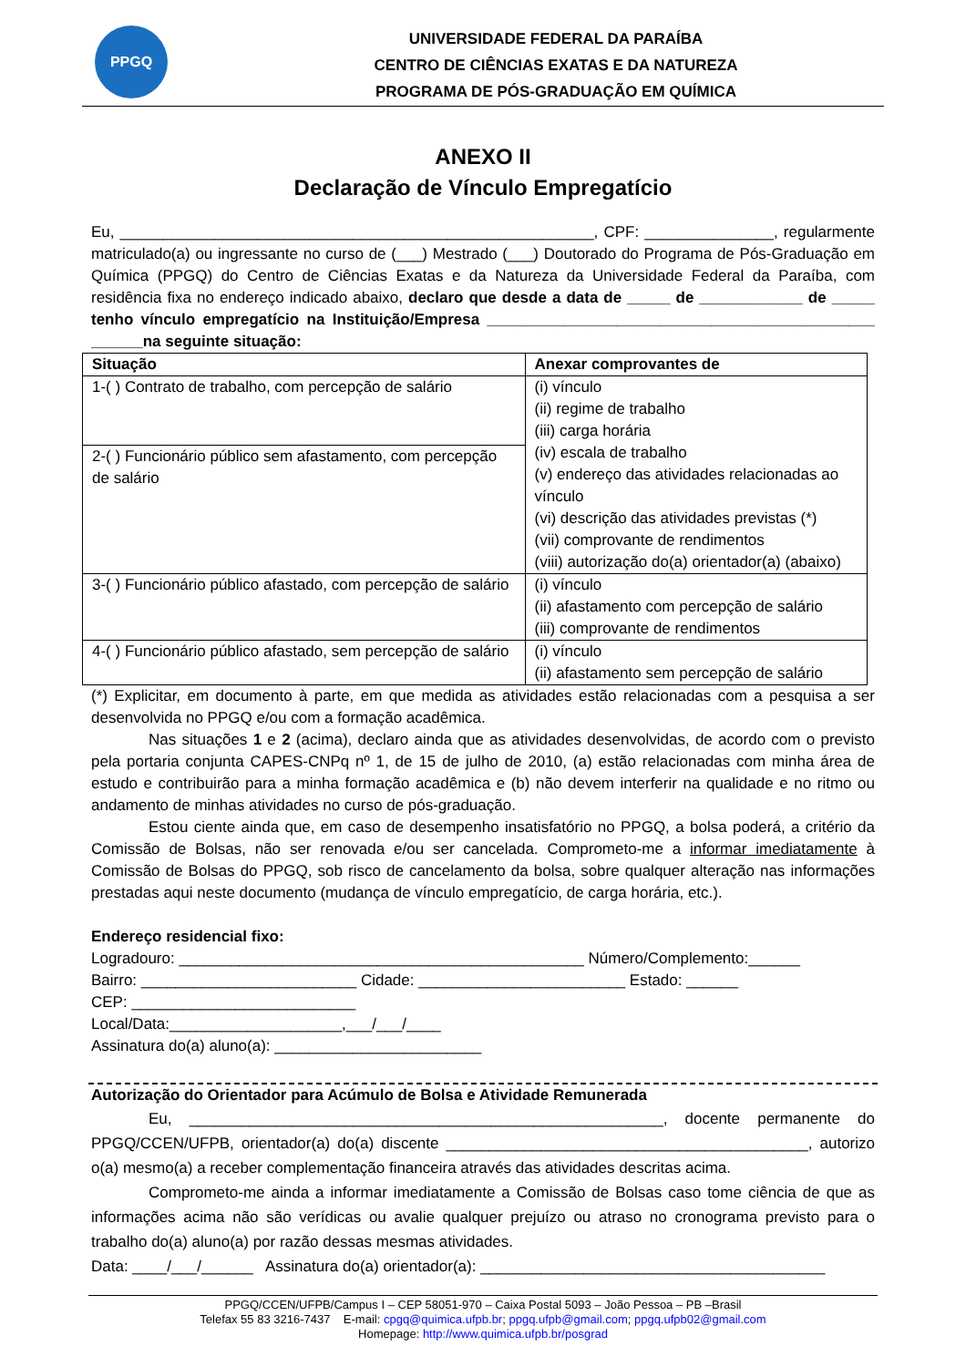PPGQ
UNIVERSIDADE FEDERAL DA PARAÍBA
CENTRO DE CIÊNCIAS EXATAS E DA NATUREZA
PROGRAMA DE PÓS-GRADUAÇÃO EM QUÍMICA
ANEXO II
Declaração de Vínculo Empregatício
Eu, _______________________________________________________, CPF: _______________, regularmente matriculado(a) ou ingressante no curso de (___) Mestrado (___) Doutorado do Programa de Pós-Graduação em Química (PPGQ) do Centro de Ciências Exatas e da Natureza da Universidade Federal da Paraíba, com residência fixa no endereço indicado abaixo, declaro que desde a data de _____ de ____________ de _____ tenho vínculo empregatício na Instituição/Empresa _____________________________________________ ______na seguinte situação:
| Situação | Anexar comprovantes de |
| --- | --- |
| 1-( ) Contrato de trabalho, com percepção de salário | (i) vínculo (ii) regime de trabalho (iii) carga horária (iv) escala de trabalho (v) endereço das atividades relacionadas ao vínculo (vi) descrição das atividades previstas (*) (vii) comprovante de rendimentos (viii) autorização do(a) orientador(a) (abaixo) |
| 2-( ) Funcionário público sem afastamento, com percepção de salário | |
| 3-( ) Funcionário público afastado, com percepção de salário | (i) vínculo (ii) afastamento com percepção de salário (iii) comprovante de rendimentos |
| 4-( ) Funcionário público afastado, sem percepção de salário | (i) vínculo (ii) afastamento sem percepção de salário |
(*) Explicitar, em documento à parte, em que medida as atividades estão relacionadas com a pesquisa a ser desenvolvida no PPGQ e/ou com a formação acadêmica.
Nas situações 1 e 2 (acima), declaro ainda que as atividades desenvolvidas, de acordo com o previsto pela portaria conjunta CAPES-CNPq nº 1, de 15 de julho de 2010, (a) estão relacionadas com minha área de estudo e contribuirão para a minha formação acadêmica e (b) não devem interferir na qualidade e no ritmo ou andamento de minhas atividades no curso de pós-graduação.
Estou ciente ainda que, em caso de desempenho insatisfatório no PPGQ, a bolsa poderá, a critério da Comissão de Bolsas, não ser renovada e/ou ser cancelada. Comprometo-me a informar imediatamente à Comissão de Bolsas do PPGQ, sob risco de cancelamento da bolsa, sobre qualquer alteração nas informações prestadas aqui neste documento (mudança de vínculo empregatício, de carga horária, etc.).
Endereço residencial fixo:
Logradouro: _______________________________________________ Número/Complemento:______
Bairro: _________________________ Cidade: ________________________ Estado: ______
CEP: __________________________
Local/Data:____________________,___/___/____
Assinatura do(a) aluno(a): ________________________
Autorização do Orientador para Acúmulo de Bolsa e Atividade Remunerada
Eu, _______________________________________________________, docente permanente do PPGQ/CCEN/UFPB, orientador(a) do(a) discente __________________________________________, autorizo o(a) mesmo(a) a receber complementação financeira através das atividades descritas acima.
Comprometo-me ainda a informar imediatamente a Comissão de Bolsas caso tome ciência de que as informações acima não são verídicas ou avalie qualquer prejuízo ou atraso no cronograma previsto para o trabalho do(a) aluno(a) por razão dessas mesmas atividades.
Data: ____/___/______ Assinatura do(a) orientador(a): ________________________________________
PPGQ/CCEN/UFPB/Campus I – CEP 58051-970 – Caixa Postal 5093 – João Pessoa – PB –Brasil
Telefax 55 83 3216-7437 E-mail: cpgq@quimica.ufpb.br; ppgq.ufpb@gmail.com; ppgq.ufpb02@gmail.com
Homepage: http://www.quimica.ufpb.br/posgrad